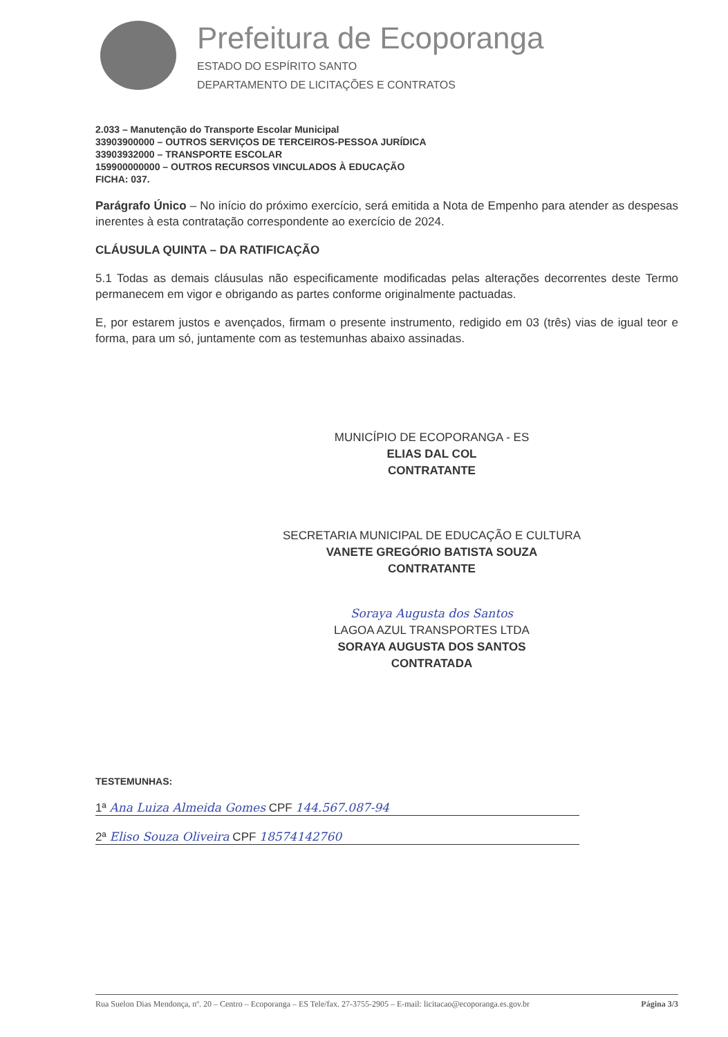Prefeitura de Ecoporanga
ESTADO DO ESPÍRITO SANTO
DEPARTAMENTO DE LICITAÇÕES E CONTRATOS
2.033 – Manutenção do Transporte Escolar Municipal
33903900000 – OUTROS SERVIÇOS DE TERCEIROS-PESSOA JURÍDICA
33903932000 – TRANSPORTE ESCOLAR
159900000000 – OUTROS RECURSOS VINCULADOS À EDUCAÇÃO
FICHA: 037.
Parágrafo Único – No início do próximo exercício, será emitida a Nota de Empenho para atender as despesas inerentes à esta contratação correspondente ao exercício de 2024.
CLÁUSULA QUINTA – DA RATIFICAÇÃO
5.1 Todas as demais cláusulas não especificamente modificadas pelas alterações decorrentes deste Termo permanecem em vigor e obrigando as partes conforme originalmente pactuadas.
E, por estarem justos e avençados, firmam o presente instrumento, redigido em 03 (três) vias de igual teor e forma, para um só, juntamente com as testemunhas abaixo assinadas.
MUNICÍPIO DE ECOPORANGA - ES
ELIAS DAL COL
CONTRATANTE
SECRETARIA MUNICIPAL DE EDUCAÇÃO E CULTURA
VANETE GREGÓRIO BATISTA SOUZA
CONTRATANTE
Soraya Augusta dos Santos
LAGOA AZUL TRANSPORTES LTDA
SORAYA AUGUSTA DOS SANTOS
CONTRATADA
TESTEMUNHAS:
1ª Ana Luiza Almeida Gomes CPF 144.567.087-94
2ª Eliso Souza Oliveira CPF 18574142760
Rua Suelon Dias Mendonça, nº. 20 – Centro – Ecoporanga – ES Tele/fax. 27-3755-2905 – E-mail: licitacao@ecoporanga.es.gov.br Página 3/3